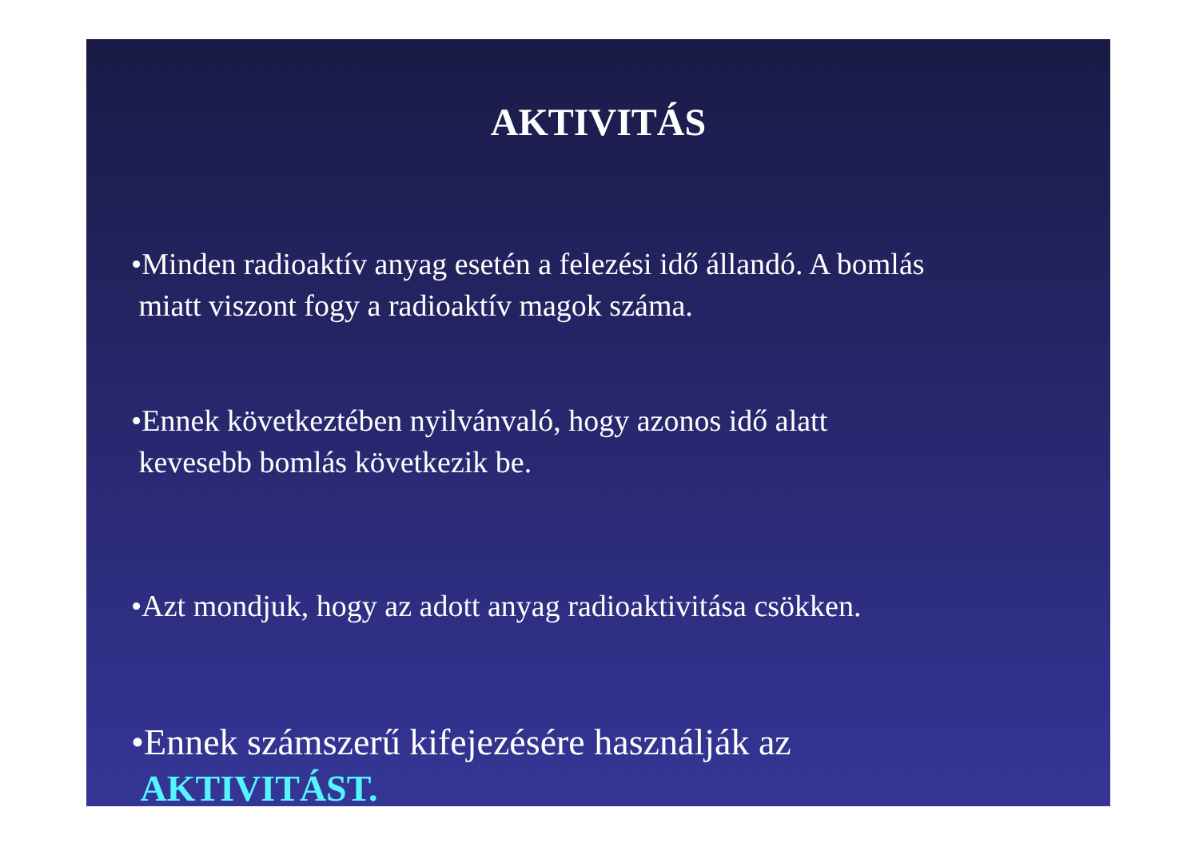AKTIVITÁS
•Minden radioaktív anyag esetén a felezési idő állandó. A bomlás
miatt viszont fogy a radioaktív magok száma.
•Ennek következtében nyilvánvaló, hogy azonos idő alatt
kevesebb bomlás következik be.
•Azt mondjuk, hogy az adott anyag radioaktivitása csökken.
•Ennek számszerű kifejezésére használják az
AKTIVITÁST.